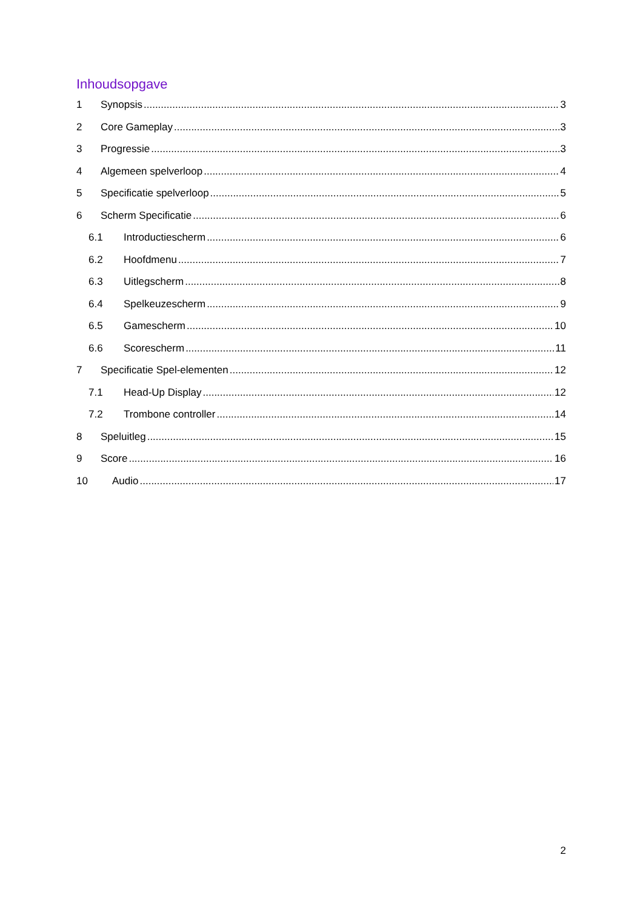Inhoudsopgave
1 Synopsis 3
2 Core Gameplay 3
3 Progressie 3
4 Algemeen spelverloop 4
5 Specificatie spelverloop 5
6 Scherm Specificatie 6
6.1 Introductiescherm 6
6.2 Hoofdmenu 7
6.3 Uitlegscherm 8
6.4 Spelkeuzescherm 9
6.5 Gamescherm 10
6.6 Scorescherm 11
7 Specificatie Spel-elementen 12
7.1 Head-Up Display 12
7.2 Trombone controller 14
8 Speluitleg 15
9 Score 16
10 Audio 17
2